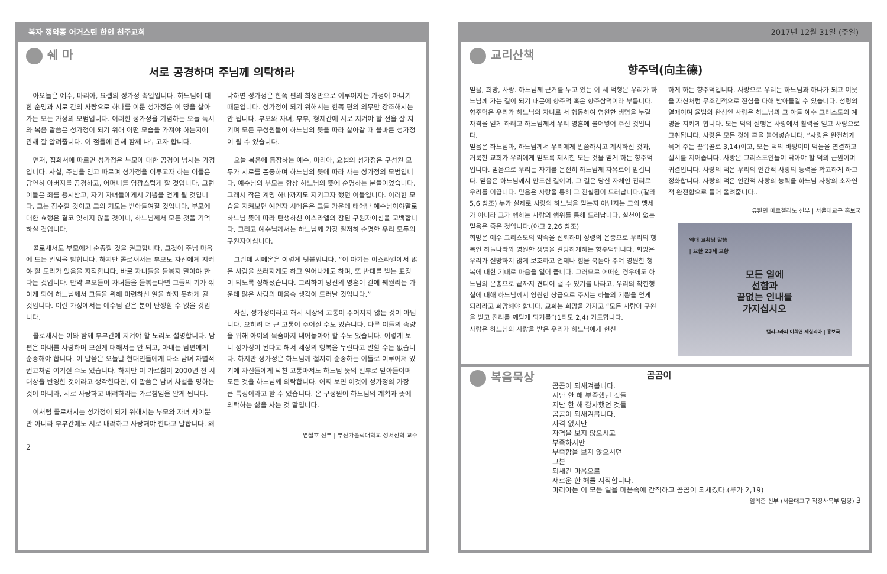복자 정약종 어거스틴 한인 천주교회
쉐 마
서로 공경하며 주님께 의탁하라
아오늘은 예수, 마리아, 요셉의 성가정 축일입니다. 하느님에 대한 순명과 서로 간의 사랑으로 하나를 이룬 성가정은 이 땅을 살아가는 모든 가정의 모범입니다. 이러한 성가정을 기념하는 오늘 독서와 복음 말씀은 성가정이 되기 위해 어떤 모습을 가져야 하는지에 관해 잘 알려줍니다. 이 점들에 관해 함께 나누고자 합니다.
먼저, 집회서에 따르면 성가정은 부모에 대한 공경이 넘치는 가정입니다. 사실, 주님을 믿고 따르며 성가정을 이루고자 하는 이들은 당연히 아버지를 공경하고, 어머니를 영광스럽게 할 것입니다. 그런 이들은 죄를 용서받고, 자기 자녀들에게서 기쁨을 얻게 될 것입니다. 그는 장수할 것이고 그의 기도는 받아들여질 것입니다. 부모에 대한 효행은 결코 잊히지 않을 것이니, 하느님께서 모든 것을 기억하실 것입니다.
콜로새서도 부모에게 순종할 것을 권고합니다. 그것이 주님 마음에 드는 일임을 밝힙니다. 하지만 콜로새서는 부모도 자신에게 지켜야 할 도리가 있음을 지적합니다. 바로 자녀들을 들볶지 말아야 한다는 것입니다. 만약 부모들이 자녀들을 들볶는다면 그들의 기가 꺾이게 되어 하느님께서 그들을 위해 마련하신 일을 하지 못하게 될 것입니다. 이런 가정에서는 예수님 같은 분이 탄생할 수 없을 것입니다.
콜로새서는 이와 함께 부부간에 지켜야 할 도리도 설명합니다. 남편은 아내를 사랑하며 모질게 대해서는 안 되고, 아내는 남편에게 순종해야 합니다. 이 말씀은 오늘날 현대인들에게 다소 남녀 차별적 권고처럼 여겨질 수도 있습니다. 하지만 이 가르침이 2000년 전 시대상을 반영한 것이라고 생각한다면, 이 말씀은 남녀 차별을 명하는 것이 아니라, 서로 사랑하고 배려하라는 가르침임을 알게 됩니다.
이처럼 콜로새서는 성가정이 되기 위해서는 부모와 자녀 사이뿐만 아니라 부부간에도 서로 배려하고 사랑해야 한다고 말합니다. 왜냐하면 성가정은 한쪽 편의 희생만으로 이루어지는 가정이 아니기 때문입니다. 성가정이 되기 위해서는 한쪽 편의 의무만 강조해서는 안 됩니다. 부모와 자녀, 부부, 형제간에 서로 지켜야 할 선을 잘 지키며 모든 구성원들이 하느님의 뜻을 따라 살아갈 때 올바른 성가정이 될 수 있습니다.
오늘 복음에 등장하는 예수, 마리아, 요셉의 성가정은 구성원 모두가 서로를 존중하며 하느님의 뜻에 따라 사는 성가정의 모범입니다. 예수님의 부모는 항상 하느님의 뜻에 순명하는 분들이었습니다. 그래서 작은 계명 하나까지도 지키고자 했던 이들입니다. 이러한 모습을 지켜보던 예언자 시메온은 그들 가운데 태어난 예수님이야말로 하느님 뜻에 따라 탄생하신 이스라엘의 참된 구원자이심을 고백합니다. 그리고 예수님께서는 하느님께 가장 철저히 순명한 우리 모두의 구원자이십니다.
그런데 시메온은 이렇게 덧붙입니다. “이 아기는 이스라엘에서 많은 사람을 쓰러지게도 하고 일어나게도 하며, 또 반대를 받는 표징이 되도록 정해졌습니다. 그리하여 당신의 영혼이 칼에 꿰찔리는 가운데 많은 사람의 마음속 생각이 드러날 것입니다.”
사실, 성가정이라고 해서 세상의 고통이 주어지지 않는 것이 아닙니다. 오히려 더 큰 고통이 주어질 수도 있습니다. 다른 이들의 속량을 위해 아이의 목숨마저 내어놓아야 할 수도 있습니다. 이렇게 보니 성가정이 된다고 해서 세상의 행복을 누린다고 말할 수는 없습니다. 하지만 성가정은 하느님께 철저히 순종하는 이들로 이루어져 있기에 자신들에게 닥친 고통마저도 하느님 뜻의 일부로 받아들이며 모든 것을 하느님께 의탁합니다. 어찌 보면 이것이 성가정의 가장 큰 특징이라고 할 수 있습니다. 온 구성원이 하느님의 계획과 뜻에 의탁하는 삶을 사는 것 말입니다.
염철호 신부 | 부산가톨릭대학교 성서신학 교수
2
2017년 12월 31일 (주일)
교리산책
향주덕(向主德)
믿음, 희망, 사랑. 하느님께 근거를 두고 있는 이 세 덕행은 우리가 하느님께 가는 길이 되기 때문에 향주덕 혹은 향주삼덕이라 부릅니다. 향주덕은 우리가 하느님의 자녀로 서 행동하여 영원한 생명을 누릴 자격을 얻게 하려고 하느님께서 우리 영혼에 불어넣어 주신 것입니다.
믿음은 하느님과, 하느님께서 우리에게 말씀하시고 계시하신 것과, 거룩한 교회가 우리에게 믿도록 제시한 모든 것을 믿게 하는 향주덕입니다. 믿음으로 우리는 자기를 온전히 하느님께 자유로이 맡깁니다. 믿음은 하느님께서 만드신 길이며, 그 길은 당신 자체인 진리로 우리를 이끕니다. 믿음은 사랑을 통해 그 진실됨이 드러납니다.(갈라 5,6 참조) 누가 실제로 사랑의 하느님을 믿는지 아닌지는 그의 맹세가 아니라 그가 행하는 사랑의 행위를 통해 드러납니다. 실천이 없는 믿음은 죽은 것입니다.(야고 2,26 참조)
희망은 예수 그리스도의 약속을 신뢰하며 성령의 은총으로 우리의 행복인 하늘나라와 영원한 생명을 갈망하게하는 향주덕입니다. 희망은 우리가 실망하지 않게 보호하고 언제나 힘을 북돋아 주며 영원한 행복에 대한 기대로 마음을 열어 줍니다. 그러므로 어떠한 경우에도 하느님의 은총으로 끝까지 견디어 낼 수 있기를 바라고, 우리의 착한행실에 대해 하느님께서 영원한 상급으로 주시는 하늘의 기쁨을 얻게 되리라고 희망해야 합니다. 교회는 희망을 가지고 “모든 사람이 구원을 받고 진리를 깨닫게 되기를”(1티모 2,4) 기도합니다.
사랑은 하느님의 사랑을 받은 우리가 하느님에게 헌신
하게 하는 향주덕입니다. 사랑으로 우리는 하느님과 하나가 되고 이웃을 자신처럼 무조건적으로 진심을 다해 받아들일 수 있습니다. 성령의 열매이며 율법의 완성인 사랑은 하느님과 그 아들 예수 그리스도의 계명을 지키게 합니다. 모든 덕의 실행은 사랑에서 활력을 얻고 사랑으로 고취됩니다. 사랑은 모든 것에 혼을 불어넣습니다. “사랑은 완전하게 묶어 주는 끈”(콜로 3,14)이고, 모든 덕의 바탕이며 덕들을 연결하고 질서를 지어줍니다. 사랑은 그리스도인들이 닦아야 할 덕의 근원이며 귀결입니다. 사랑의 덕은 우리의 인간적 사랑의 능력을 확고하게 하고 정화합니다. 사랑의 덕은 인간적 사랑의 능력을 하느님 사랑의 초자연적 완전함으로 들어 올려줍니다..
유환민 마르첼리노 신부 | 서울대교구 홍보국
역대 교황님 말씀
| 요한 23세 교황
모든 일에
선함과
끝없는 인내를
가지십시오
캘리그라피 이희연 세실리아 | 홍보국
복음묵상
곰곰이
곰곰이 되새겨봅니다.
지난 한 해 부족했던 것들
지난 한 해 감사했던 것들
곰곰이 되새겨봅니다.
자격 없지만
자격을 보지 않으시고
부족하지만
부족함을 보지 않으시던
그분
되새긴 마음으로
새로운 한 해를 시작합니다.
마리아는 이 모든 일을 마음속에 간직하고 곰곰이 되새겼다.(루카 2,19)
임의준 신부 (서울대교구 직장사목부 담당) 3